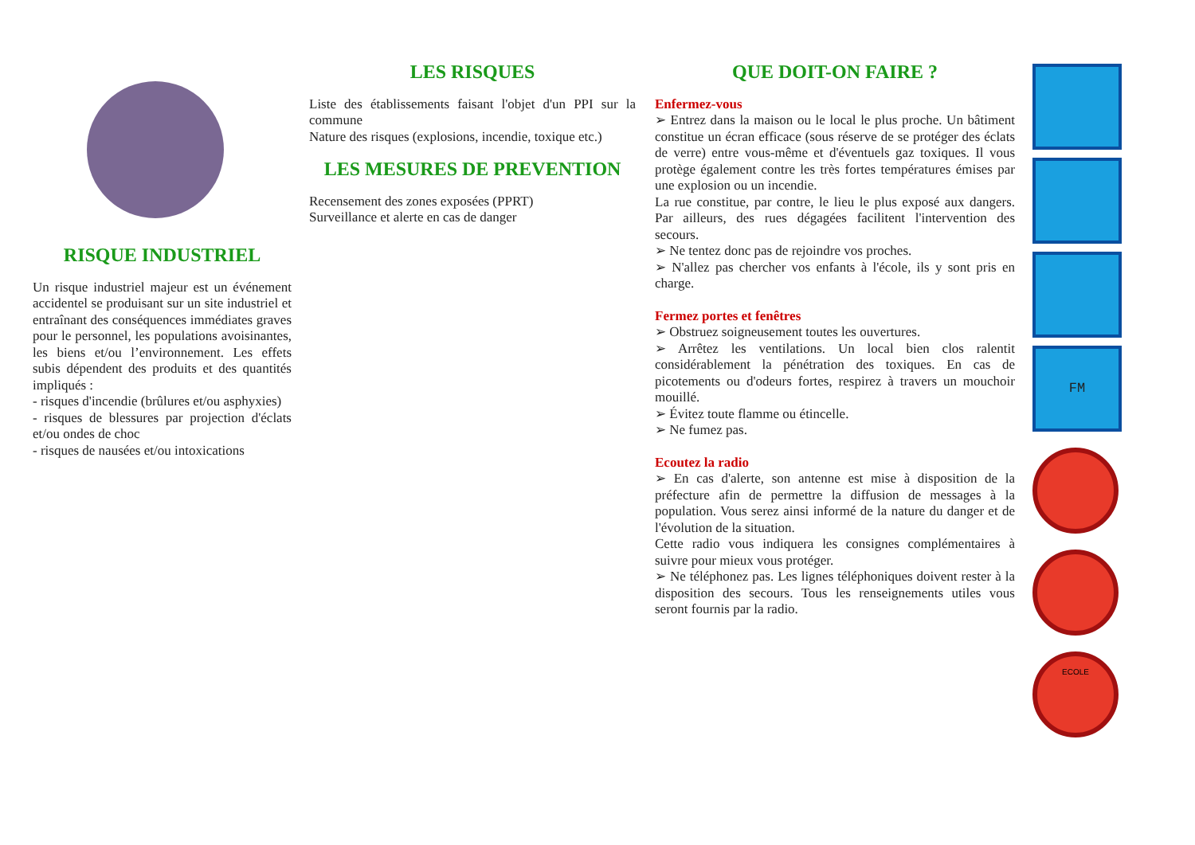RISQUE INDUSTRIEL
Un risque industriel majeur est un événement accidentel se produisant sur un site industriel et entraînant des conséquences immédiates graves pour le personnel, les populations avoisinantes, les biens et/ou l’environnement. Les effets subis dépendent des produits et des quantités impliqués :
- risques d'incendie (brûlures et/ou asphyxies)
- risques de blessures par projection d'éclats et/ou ondes de choc
- risques de nausées et/ou intoxications
LES RISQUES
Liste des établissements faisant l'objet d'un PPI sur la commune
Nature des risques (explosions, incendie, toxique etc.)
LES MESURES DE PREVENTION
Recensement des zones exposées (PPRT)
Surveillance et alerte en cas de danger
QUE DOIT-ON FAIRE ?
Enfermez-vous
➢ Entrez dans la maison ou le local le plus proche. Un bâtiment constitue un écran efficace (sous réserve de se protéger des éclats de verre) entre vous-même et d'éventuels gaz toxiques. Il vous protège également contre les très fortes températures émises par une explosion ou un incendie.
La rue constitue, par contre, le lieu le plus exposé aux dangers. Par ailleurs, des rues dégagées facilitent l'intervention des secours.
➢ Ne tentez donc pas de rejoindre vos proches.
➢ N'allez pas chercher vos enfants à l'école, ils y sont pris en charge.
Fermez portes et fenêtres
➢ Obstruez soigneusement toutes les ouvertures.
➢ Arrêtez les ventilations. Un local bien clos ralentit considérablement la pénétration des toxiques. En cas de picotements ou d'odeurs fortes, respirez à travers un mouchoir mouillé.
➢ Évitez toute flamme ou étincelle.
➢ Ne fumez pas.
Ecoutez la radio
➢ En cas d'alerte, son antenne est mise à disposition de la préfecture afin de permettre la diffusion de messages à la population. Vous serez ainsi informé de la nature du danger et de l'évolution de la situation.
Cette radio vous indiquera les consignes complémentaires à suivre pour mieux vous protéger.
➢ Ne téléphonez pas. Les lignes téléphoniques doivent rester à la disposition des secours. Tous les renseignements utiles vous seront fournis par la radio.
FM
ECOLE